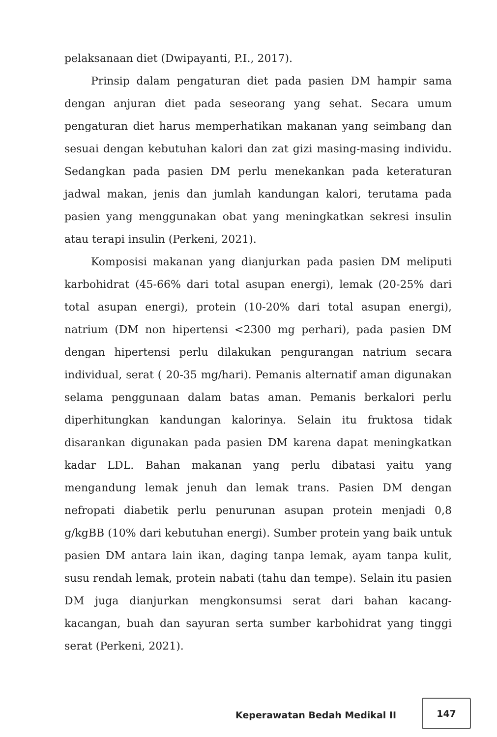pelaksanaan diet (Dwipayanti, P.I., 2017).
Prinsip dalam pengaturan diet pada pasien DM hampir sama dengan anjuran diet pada seseorang yang sehat. Secara umum pengaturan diet harus memperhatikan makanan yang seimbang dan sesuai dengan kebutuhan kalori dan zat gizi masing-masing individu. Sedangkan pada pasien DM perlu menekankan pada keteraturan jadwal makan, jenis dan jumlah kandungan kalori, terutama pada pasien yang menggunakan obat yang meningkatkan sekresi insulin atau terapi insulin (Perkeni, 2021).
Komposisi makanan yang dianjurkan pada pasien DM meliputi karbohidrat (45-66% dari total asupan energi), lemak (20-25% dari total asupan energi), protein (10-20% dari total asupan energi), natrium (DM non hipertensi <2300 mg perhari), pada pasien DM dengan hipertensi perlu dilakukan pengurangan natrium secara individual, serat ( 20-35 mg/hari). Pemanis alternatif aman digunakan selama penggunaan dalam batas aman. Pemanis berkalori perlu diperhitungkan kandungan kalorinya. Selain itu fruktosa tidak disarankan digunakan pada pasien DM karena dapat meningkatkan kadar LDL. Bahan makanan yang perlu dibatasi yaitu yang mengandung lemak jenuh dan lemak trans. Pasien DM dengan nefropati diabetik perlu penurunan asupan protein menjadi 0,8 g/kgBB (10% dari kebutuhan energi). Sumber protein yang baik untuk pasien DM antara lain ikan, daging tanpa lemak, ayam tanpa kulit, susu rendah lemak, protein nabati (tahu dan tempe). Selain itu pasien DM juga dianjurkan mengkonsumsi serat dari bahan kacang-kacangan, buah dan sayuran serta sumber karbohidrat yang tinggi serat (Perkeni, 2021).
Keperawatan Bedah Medikal II
147